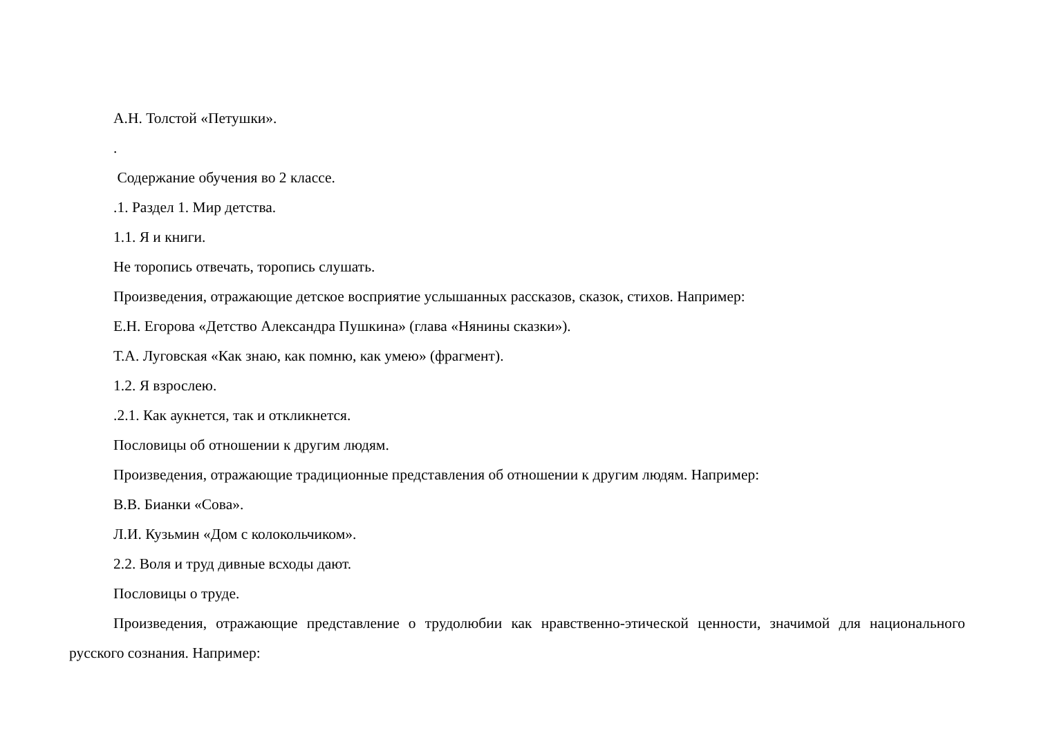А.Н. Толстой «Петушки».
.
Содержание обучения во 2 классе.
.1. Раздел 1. Мир детства.
1.1. Я и книги.
Не торопись отвечать, торопись слушать.
Произведения, отражающие детское восприятие услышанных рассказов, сказок, стихов. Например:
Е.Н. Егорова «Детство Александра Пушкина» (глава «Нянины сказки»).
Т.А. Луговская «Как знаю, как помню, как умею» (фрагмент).
1.2. Я взрослею.
.2.1. Как аукнется, так и откликнется.
Пословицы об отношении к другим людям.
Произведения, отражающие традиционные представления об отношении к другим людям. Например:
В.В. Бианки «Сова».
Л.И. Кузьмин «Дом с колокольчиком».
2.2. Воля и труд дивные всходы дают.
Пословицы о труде.
Произведения, отражающие представление о трудолюбии как нравственно-этической ценности, значимой для национального русского сознания. Например: